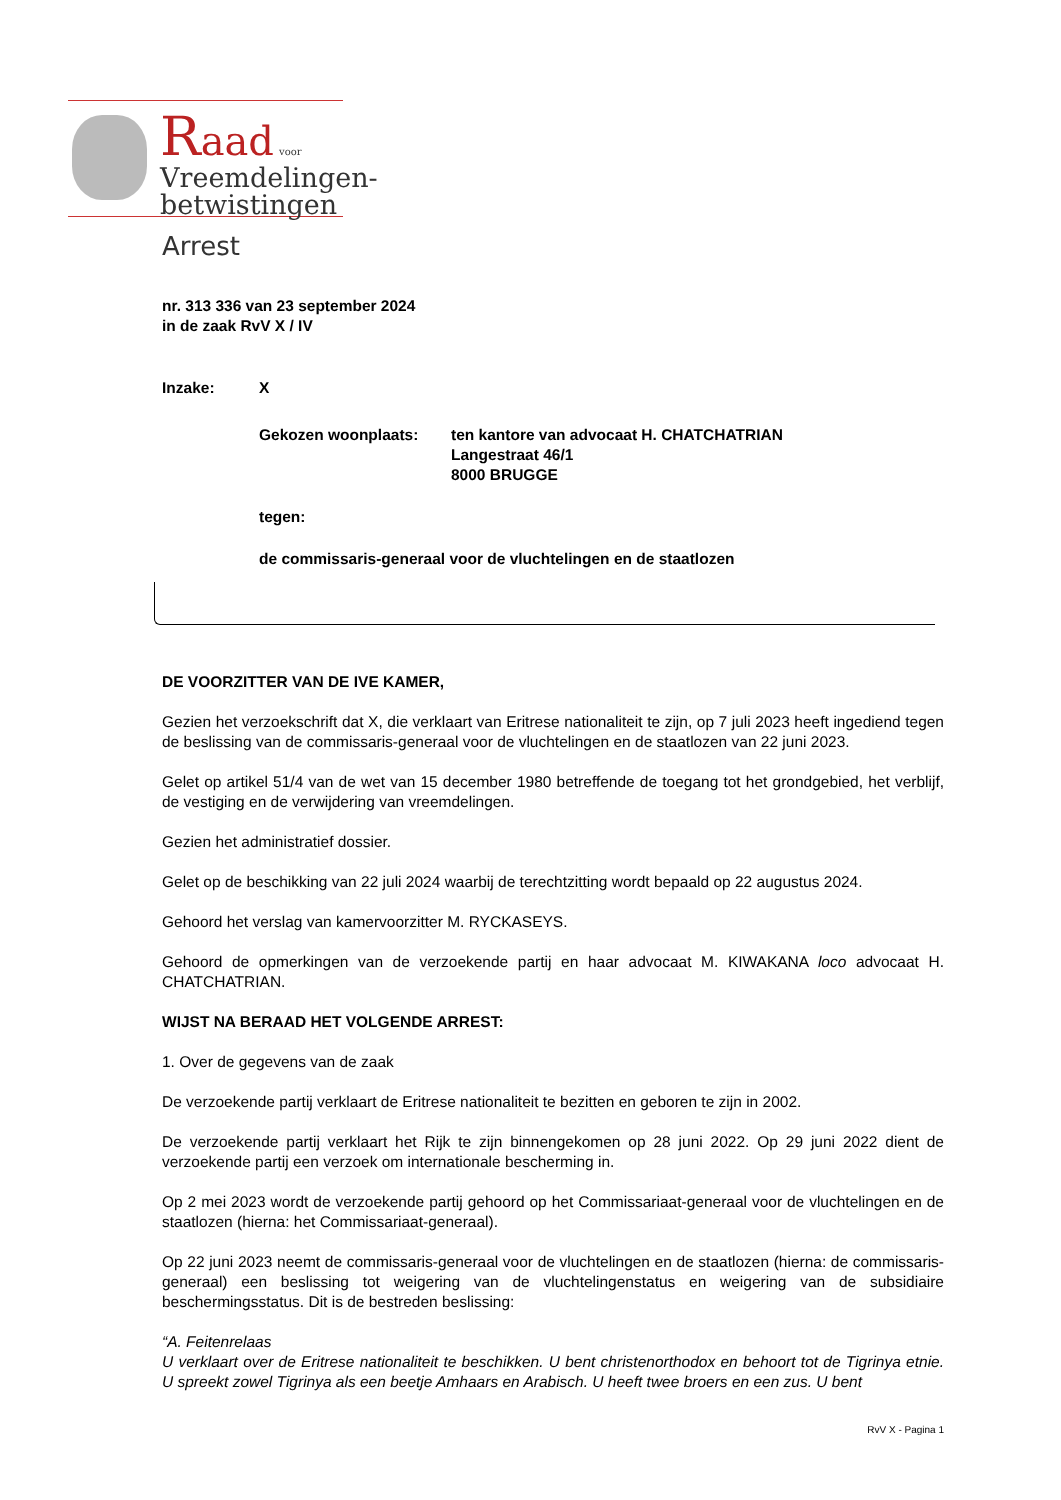Raad voor
Vreemdelingen-
betwistingen
Arrest
nr. 313 336 van 23 september 2024
in de zaak RvV X / IV
Inzake: X
Gekozen woonplaats: ten kantore van advocaat H. CHATCHATRIAN
Langestraat 46/1
8000 BRUGGE
tegen:
de commissaris-generaal voor de vluchtelingen en de staatlozen
DE VOORZITTER VAN DE IVE KAMER,
Gezien het verzoekschrift dat X, die verklaart van Eritrese nationaliteit te zijn, op 7 juli 2023 heeft ingediend tegen de beslissing van de commissaris-generaal voor de vluchtelingen en de staatlozen van 22 juni 2023.
Gelet op artikel 51/4 van de wet van 15 december 1980 betreffende de toegang tot het grondgebied, het verblijf, de vestiging en de verwijdering van vreemdelingen.
Gezien het administratief dossier.
Gelet op de beschikking van 22 juli 2024 waarbij de terechtzitting wordt bepaald op 22 augustus 2024.
Gehoord het verslag van kamervoorzitter M. RYCKASEYS.
Gehoord de opmerkingen van de verzoekende partij en haar advocaat M. KIWAKANA loco advocaat H. CHATCHATRIAN.
WIJST NA BERAAD HET VOLGENDE ARREST:
1. Over de gegevens van de zaak
De verzoekende partij verklaart de Eritrese nationaliteit te bezitten en geboren te zijn in 2002.
De verzoekende partij verklaart het Rijk te zijn binnengekomen op 28 juni 2022. Op 29 juni 2022 dient de verzoekende partij een verzoek om internationale bescherming in.
Op 2 mei 2023 wordt de verzoekende partij gehoord op het Commissariaat-generaal voor de vluchtelingen en de staatlozen (hierna: het Commissariaat-generaal).
Op 22 juni 2023 neemt de commissaris-generaal voor de vluchtelingen en de staatlozen (hierna: de commissaris-generaal) een beslissing tot weigering van de vluchtelingenstatus en weigering van de subsidiaire beschermingsstatus. Dit is de bestreden beslissing:
“A. Feitenrelaas
U verklaart over de Eritrese nationaliteit te beschikken. U bent christenorthodox en behoort tot de Tigrinya etnie. U spreekt zowel Tigrinya als een beetje Amhaars en Arabisch. U heeft twee broers en een zus. U bent
RvV X - Pagina 1